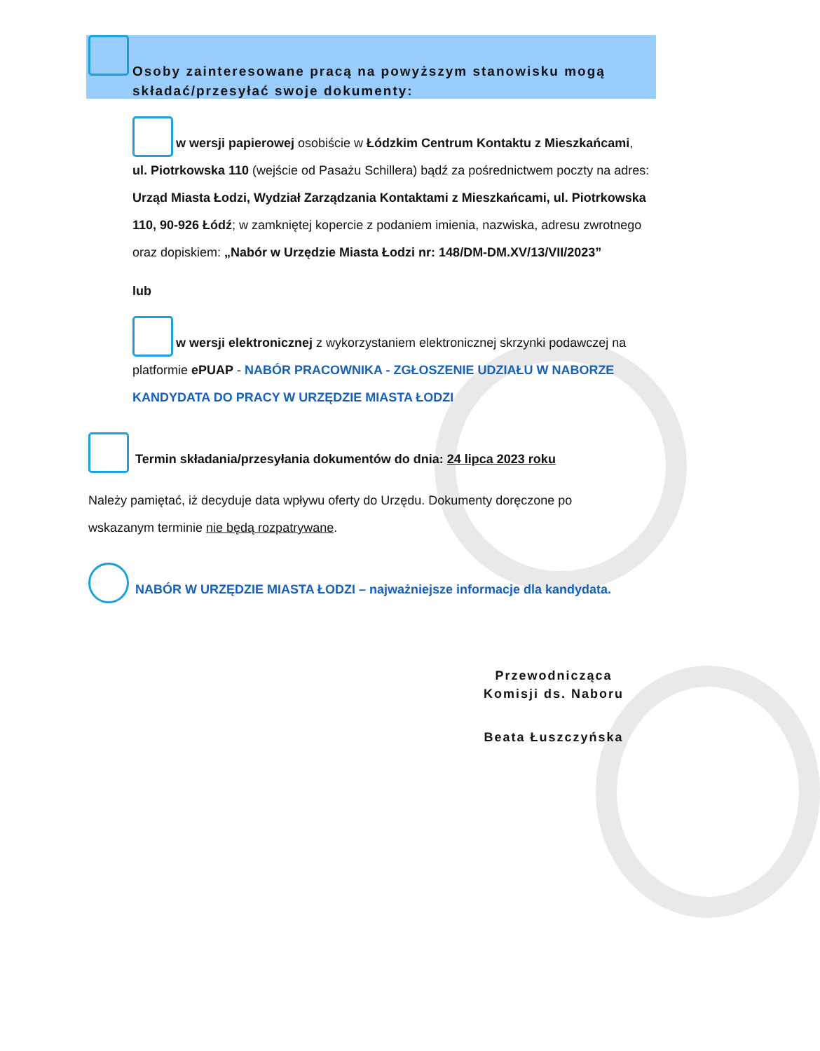Osoby zainteresowane pracą na powyższym stanowisku mogą składać/przesyłać swoje dokumenty:
w wersji papierowej osobiście w Łódzkim Centrum Kontaktu z Mieszkańcami, ul. Piotrkowska 110 (wejście od Pasażu Schillera) bądź za pośrednictwem poczty na adres: Urząd Miasta Łodzi, Wydział Zarządzania Kontaktami z Mieszkańcami, ul. Piotrkowska 110, 90-926 Łódź; w zamkniętej kopercie z podaniem imienia, nazwiska, adresu zwrotnego oraz dopiskiem: „Nabór w Urzędzie Miasta Łodzi nr: 148/DM-DM.XV/13/VII/2023”
lub
w wersji elektronicznej z wykorzystaniem elektronicznej skrzynki podawczej na platformie ePUAP - NABÓR PRACOWNIKA - ZGŁOSZENIE UDZIAŁU W NABORZE KANDYDATA DO PRACY W URZĘDZIE MIASTA ŁODZI
Termin składania/przesyłania dokumentów do dnia: 24 lipca 2023 roku
Należy pamiętać, iż decyduje data wpływu oferty do Urzędu. Dokumenty doręczone po wskazanym terminie nie będą rozpatrywane.
NABÓR W URZĘDZIE MIASTA ŁODZI – najważniejsze informacje dla kandydata.
Przewodnicząca
Komisji ds. Naboru
Beata Łuszczyńska